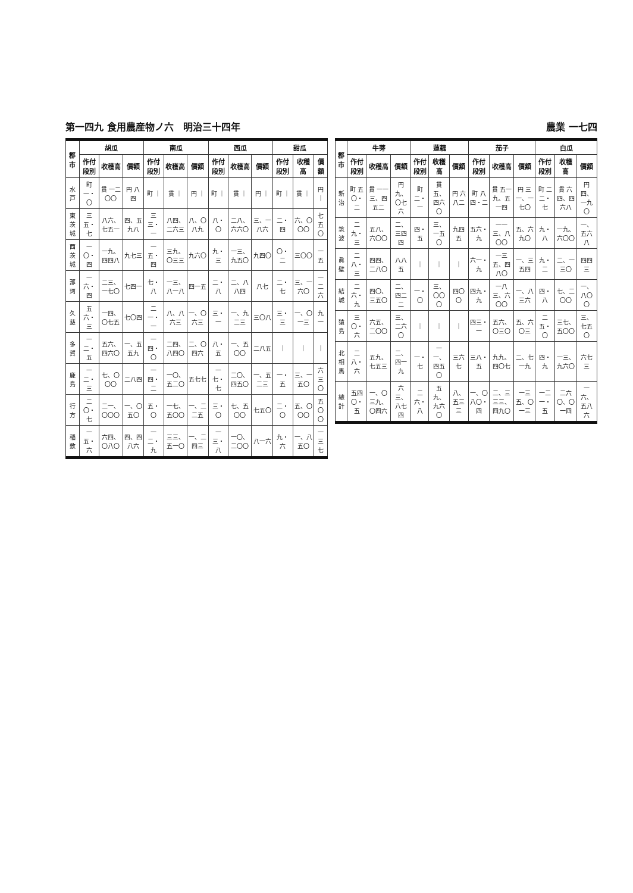第一四九 食用農産物ノ六　明治三十四年 農業 一七四
| 郡市 | 胡瓜 | | | 南瓜 | | | 西瓜 | | | 甜瓜 | | |
| --- | --- | --- | --- | --- | --- | --- | --- | --- | --- | --- | --- | --- |
| | 作付段別 | 收穫高 | 價額 | 作付段別 | 收穫高 | 價額 | 作付段別 | 收穫高 | 價額 | 作付段別 | 收穫高 | 價額 |
| 水戸 | 町 一・〇 | 貫 一二〇〇 | 円 八四 | 町 ｜ | 貫 ｜ | 円 ｜ | 町 ｜ | 貫 ｜ | 円 ｜ | 町 ｜ | 貫 ｜ | 円 ｜ |
| 東茨城 | 三五・七 | 八六、七五一 | 四、五九八 | 三三・一 | 八四、二六三 | 八、〇八九 | 八・〇 | 二八、六六〇 | 三、一八六 | 二・四 | 六、〇〇〇 | 七五〇 |
| 西茨城 | 一〇・四 | 一九、四四八 | 九七三 | 一五・四 | 三九、〇三三 | 九六〇 | 九・三 | 一三、九五〇 | 九四〇 | 〇・二 | 三〇〇 | 一五 |
| 那珂 | 一六・四 | 二三、一七〇 | 七四一 | 七・八 | 一三、八一八 | 四一五 | 二・八 | 二、八八四 | 八七 | 二・七 | 三、一六〇 | 一二六 |
| 久慈 | 五六・三 | 一四、〇七五 | 七〇四 | 二一・一 | 八、八六三 | 一、〇六三 | 三・一 | 一、九二三 | 三〇八 | 三・三 | 一、〇一三 | 九一 |
| 多賀 | 一二・五 | 五六、四六〇 | 一、五五九 | 一四・〇 | 二四、八四〇 | 二、〇四六 | 八・五 | 一、五〇〇 | 二八五 | ｜ | ｜ | ｜ |
| 鹿島 | 一二・三 | 七、〇〇〇 | 二八四 | 一四・二 | 一〇、五二〇 | 五七七 | 一七・七 | 二〇、四五〇 | 一、五二三 | 一・五 | 三、一五〇 | 六三〇 |
| 行方 | 二〇・七 | 二一、〇〇〇 | 一、〇五〇 | 五・〇 | 一七、五〇〇 | 一、二二五 | 三・〇 | 七、五〇〇 | 七五〇 | 二・〇 | 五、〇〇〇 | 五〇〇 |
| 稲敷 | 一五・六 | 六四、〇八〇 | 四、四八六 | 一二・九 | 三三、五一〇 | 一、二四三 | 一三・八 | 一〇、二〇〇 | 八一六 | 九・六 | 一、八五〇 | 一三七 |
| 郡市 | 牛蒡 | | | 蓮藕 | | | 茄子 | | | 白瓜 | | |
| --- | --- | --- | --- | --- | --- | --- | --- | --- | --- | --- | --- | --- |
| | 作付段別 | 收穫高 | 價額 | 作付段別 | 收穫高 | 價額 | 作付段別 | 收穫高 | 價額 | 作付段別 | 收穫高 | 價額 |
| 新治 | 町 五〇・二 | 貫 一一三、四五二 | 円 九、〇七六 | 町 二・一 | 貫 五、四六〇 | 円 六八二 | 町 八四・二 | 貫 五一九、五一四 | 円 三一、一七〇 | 町 二二・七 | 貫 六四、四六八 | 円 四、一九〇 |
| 筑波 | 二九・三 | 五八、六〇〇 | 二、三四四 | 四・五 | 三、一五〇 | 九四五 | 五六・九 | 一一三、八〇〇 | 五、六九〇 | 九・八 | 一九、六〇〇 | 一、五六八 |
| 眞壁 | 二八・三 | 四四、二八〇 | 八八五 | ｜ | ｜ | ｜ | 六一・九 | 一三五、四八〇 | 一、三五四 | 九・二 | 二、一三〇 | 四四三 |
| 結城 | 二六・九 | 四〇、三五〇 | 二、四二二 | 一・〇 | 三、〇〇〇 | 四〇〇 | 四九・九 | 一八三、六〇〇 | 一、八三六 | 四・八 | 七、二〇〇 | 一、八〇〇 |
| 猿島 | 三〇・六 | 六五、二〇〇 | 三、二六〇 | ｜ | ｜ | ｜ | 四三・一 | 五六、〇三〇 | 五、六〇三 | 二五・〇 | 三七、五〇〇 | 三、七五〇 |
| 北相馬 | 二八・六 | 五九、七五三 | 二、四一九 | 一・七 | 一一、四五〇 | 三六七 | 三八・五 | 九九、四〇七 | 二、七一九 | 四・九 | 一三、九六〇 | 六七三 |
| 總計 | 五四〇・五 | 一、〇三九、〇四六 | 六三、八七四 | 二六・八 | 五九、九六〇 | 八、五三三 | 一、〇八〇・四 | 二、三三三、四九〇 | 一三五、〇一三 | 一二一・五 | 二六〇、〇一四 | 一六、五八六 |